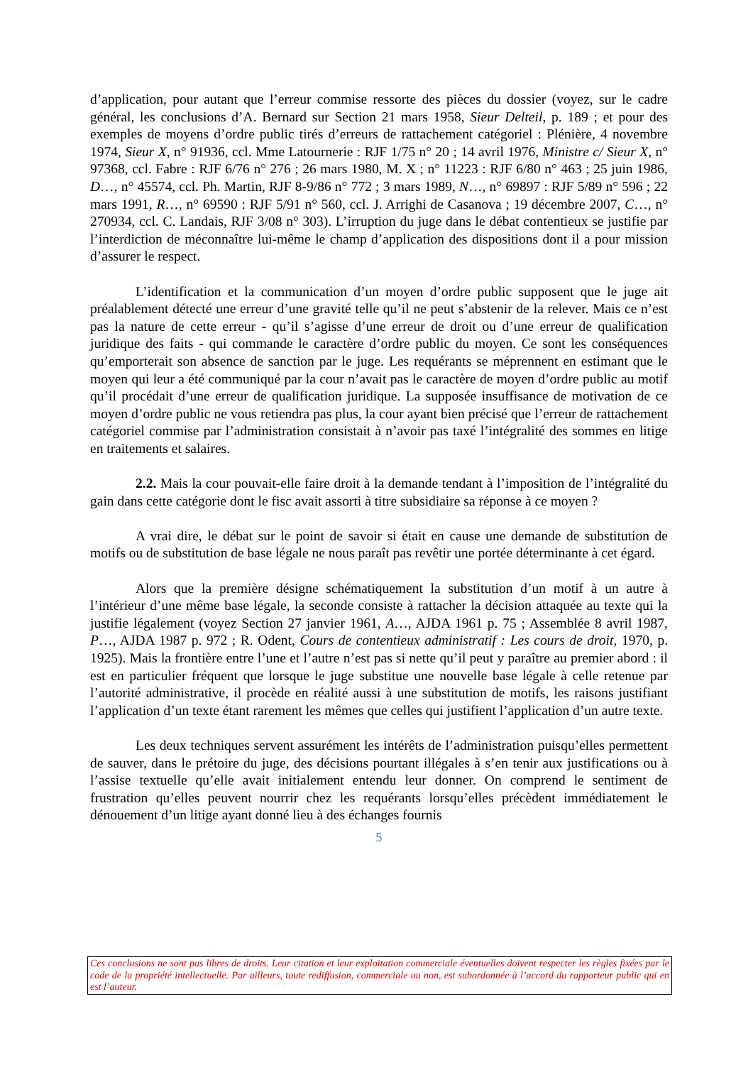d’application, pour autant que l’erreur commise ressorte des pièces du dossier (voyez, sur le cadre général, les conclusions d’A. Bernard sur Section 21 mars 1958, Sieur Delteil, p. 189 ; et pour des exemples de moyens d’ordre public tirés d’erreurs de rattachement catégoriel : Plénière, 4 novembre 1974, Sieur X, n° 91936, ccl. Mme Latournerie : RJF 1/75 n° 20 ; 14 avril 1976, Ministre c/ Sieur X, n° 97368, ccl. Fabre : RJF 6/76 n° 276 ; 26 mars 1980, M. X ; n° 11223 : RJF 6/80 n° 463 ; 25 juin 1986, D…, n° 45574, ccl. Ph. Martin, RJF 8-9/86 n° 772 ; 3 mars 1989, N…, n° 69897 : RJF 5/89 n° 596 ; 22 mars 1991, R…, n° 69590 : RJF 5/91 n° 560, ccl. J. Arrighi de Casanova ; 19 décembre 2007, C…, n° 270934, ccl. C. Landais, RJF 3/08 n° 303). L’irruption du juge dans le débat contentieux se justifie par l’interdiction de méconnaître lui-même le champ d’application des dispositions dont il a pour mission d’assurer le respect.
L’identification et la communication d’un moyen d’ordre public supposent que le juge ait préalablement détecté une erreur d’une gravité telle qu’il ne peut s’abstenir de la relever. Mais ce n’est pas la nature de cette erreur - qu’il s’agisse d’une erreur de droit ou d’une erreur de qualification juridique des faits - qui commande le caractère d’ordre public du moyen. Ce sont les conséquences qu’emporterait son absence de sanction par le juge. Les requérants se méprennent en estimant que le moyen qui leur a été communiqué par la cour n’avait pas le caractère de moyen d’ordre public au motif qu’il procédait d’une erreur de qualification juridique. La supposée insuffisance de motivation de ce moyen d’ordre public ne vous retiendra pas plus, la cour ayant bien précisé que l’erreur de rattachement catégoriel commise par l’administration consistait à n’avoir pas taxé l’intégralité des sommes en litige en traitements et salaires.
2.2. Mais la cour pouvait-elle faire droit à la demande tendant à l’imposition de l’intégralité du gain dans cette catégorie dont le fisc avait assorti à titre subsidiaire sa réponse à ce moyen ?
A vrai dire, le débat sur le point de savoir si était en cause une demande de substitution de motifs ou de substitution de base légale ne nous paraît pas revêtir une portée déterminante à cet égard.
Alors que la première désigne schématiquement la substitution d’un motif à un autre à l’intérieur d’une même base légale, la seconde consiste à rattacher la décision attaquée au texte qui la justifie légalement (voyez Section 27 janvier 1961, A…, AJDA 1961 p. 75 ; Assemblée 8 avril 1987, P…, AJDA 1987 p. 972 ; R. Odent, Cours de contentieux administratif : Les cours de droit, 1970, p. 1925). Mais la frontière entre l’une et l’autre n’est pas si nette qu’il peut y paraître au premier abord : il est en particulier fréquent que lorsque le juge substitue une nouvelle base légale à celle retenue par l’autorité administrative, il procède en réalité aussi à une substitution de motifs, les raisons justifiant l’application d’un texte étant rarement les mêmes que celles qui justifient l’application d’un autre texte.
Les deux techniques servent assurément les intérêts de l’administration puisqu’elles permettent de sauver, dans le prétoire du juge, des décisions pourtant illégales à s’en tenir aux justifications ou à l’assise textuelle qu’elle avait initialement entendu leur donner. On comprend le sentiment de frustration qu’elles peuvent nourrir chez les requérants lorsqu’elles précèdent immédiatement le dénouement d’un litige ayant donné lieu à des échanges fournis
5
Ces conclusions ne sont pas libres de droits. Leur citation et leur exploitation commerciale éventuelles doivent respecter les règles fixées par le code de la propriété intellectuelle. Par ailleurs, toute rediffusion, commerciale ou non, est subordonnée à l’accord du rapporteur public qui en est l’auteur.